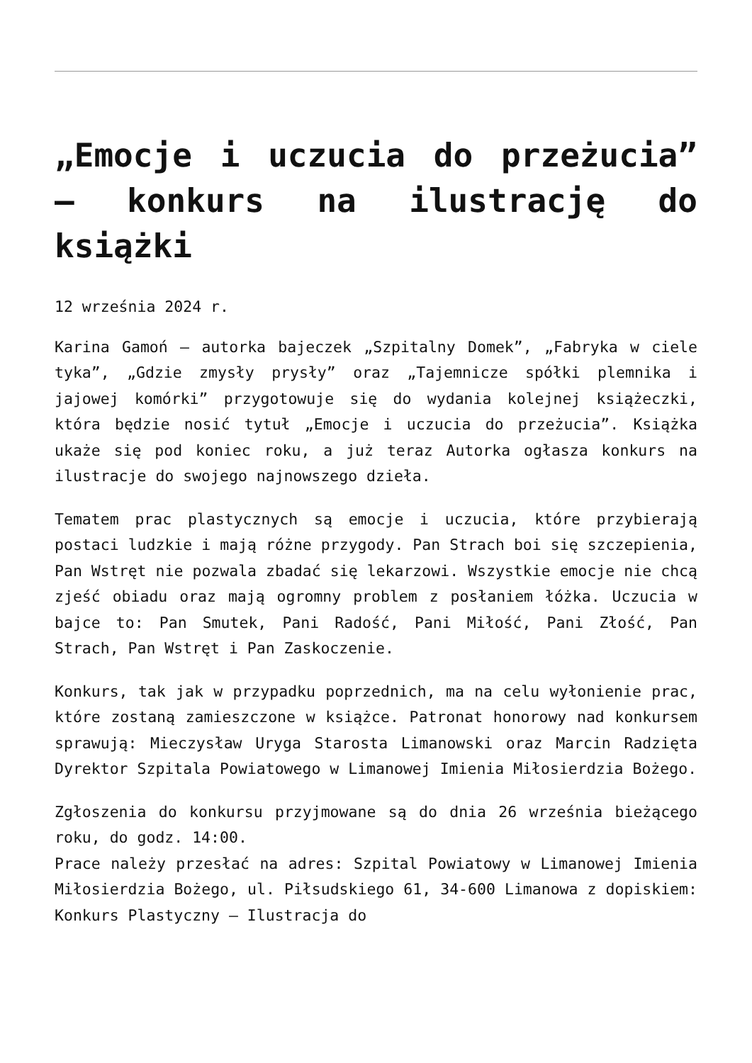„Emocje i uczucia do przeżucia” – konkurs na ilustrację do książki
12 września 2024 r.
Karina Gamoń – autorka bajeczek „Szpitalny Domek”, „Fabryka w ciele tyka”, „Gdzie zmysły prysły” oraz „Tajemnicze spółki plemnika i jajowej komórki” przygotowuje się do wydania kolejnej książeczki, która będzie nosić tytuł „Emocje i uczucia do przeżucia”. Książka ukaże się pod koniec roku, a już teraz Autorka ogłasza konkurs na ilustracje do swojego najnowszego dzieła.
Tematem prac plastycznych są emocje i uczucia, które przybierają postaci ludzkie i mają różne przygody. Pan Strach boi się szczepienia, Pan Wstręt nie pozwala zbadać się lekarzowi. Wszystkie emocje nie chcą zjeść obiadu oraz mają ogromny problem z posłaniem łóżka. Uczucia w bajce to: Pan Smutek, Pani Radość, Pani Miłość, Pani Złość, Pan Strach, Pan Wstręt i Pan Zaskoczenie.
Konkurs, tak jak w przypadku poprzednich, ma na celu wyłonienie prac, które zostaną zamieszczone w książce. Patronat honorowy nad konkursem sprawują: Mieczysław Uryga Starosta Limanowski oraz Marcin Radzięta Dyrektor Szpitala Powiatowego w Limanowej Imienia Miłosierdzia Bożego.
Zgłoszenia do konkursu przyjmowane są do dnia 26 września bieżącego roku, do godz. 14:00.
Prace należy przesłać na adres: Szpital Powiatowy w Limanowej Imienia Miłosierdzia Bożego, ul. Piłsudskiego 61, 34-600 Limanowa z dopiskiem: Konkurs Plastyczny – Ilustracja do